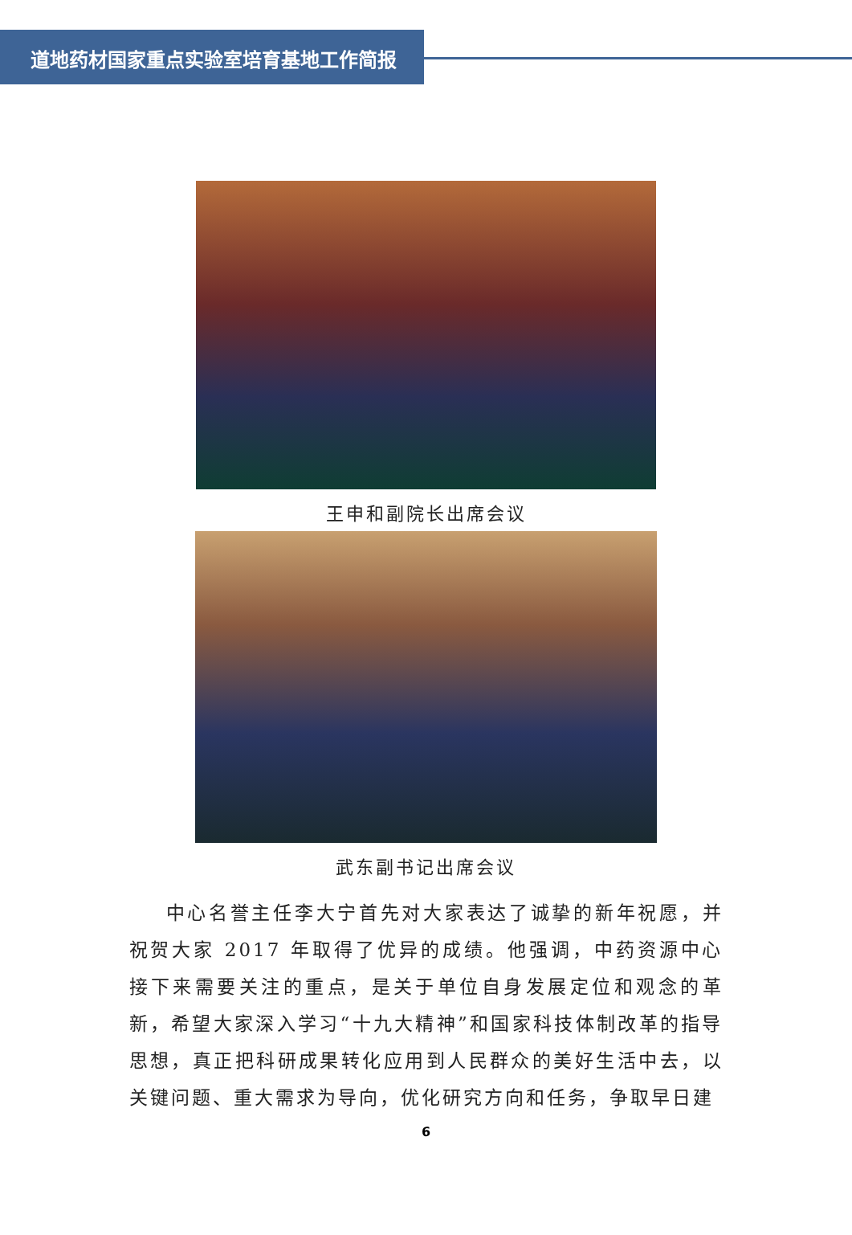道地药材国家重点实验室培育基地工作简报
王申和副院长出席会议
武东副书记出席会议
中心名誉主任李大宁首先对大家表达了诚挚的新年祝愿，并祝贺大家 2017 年取得了优异的成绩。他强调，中药资源中心接下来需要关注的重点，是关于单位自身发展定位和观念的革新，希望大家深入学习“十九大精神”和国家科技体制改革的指导思想，真正把科研成果转化应用到人民群众的美好生活中去，以关键问题、重大需求为导向，优化研究方向和任务，争取早日建
6